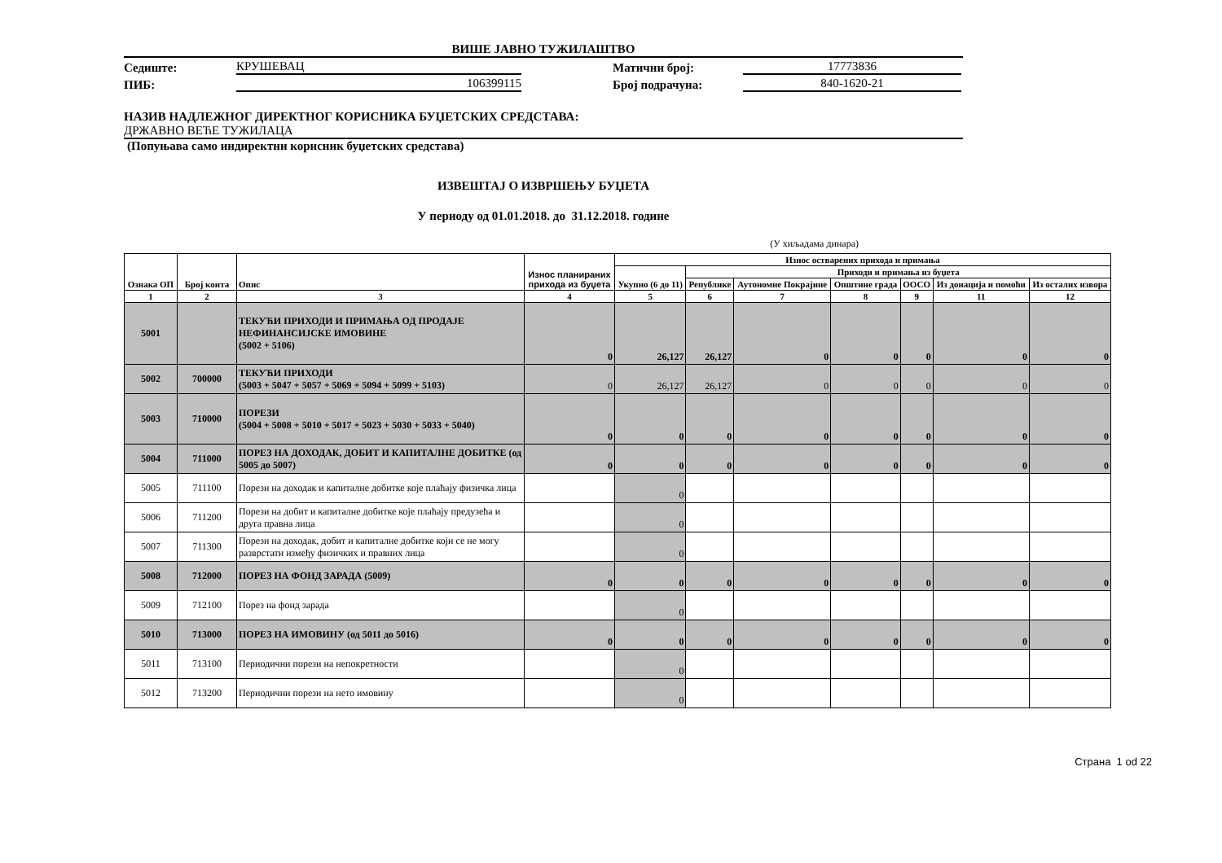ВИШЕ ЈАВНО ТУЖИЛАШТВО
Седиште: КРУШЕВАЦ Матични број: 17773836
ПИБ: 106399115 Број подрачуна: 840-1620-21
НАЗИВ НАДЛЕЖНОГ ДИРЕКТНОГ КОРИСНИКА БУЏЕТСКИХ СРЕДСТАВА:
ДРЖАВНО ВЕЋЕ ТУЖИЛАЦА
(Попуњава само индиректни корисник буџетских средстава)
ИЗВЕШТАЈ О ИЗВРШЕЊУ БУЏЕТА
У периоду од 01.01.2018. до 31.12.2018. године
(У хиљадама динара)
| Ознака ОП | Број конта | Опис | Износ планираних прихода из буџета | Износ остварених прихода и примања | | | | | | |
| --- | --- | --- | --- | --- | --- | --- | --- | --- | --- | --- |
| | | | | Укупно (6 до 11) | Приходи и примања из буџета | | | | | |
| | | | | | Републике | Аутономне Покрајине | Општине града | ООСО | Из донација и помоћи | Из осталих извора |
| 1 | 2 | 3 | 4 | 5 | 6 | 7 | 8 | 9 | 11 | 12 |
| 5001 | | ТЕКУЋИ ПРИХОДИ И ПРИМАЊА ОД ПРОДАЈЕ НЕФИНАНСИЈСКЕ ИМОВИНЕ (5002 + 5106) | 0 | 26,127 | 26,127 | 0 | 0 | 0 | 0 | 0 |
| 5002 | 700000 | ТЕКУЋИ ПРИХОДИ (5003 + 5047 + 5057 + 5069 + 5094 + 5099 + 5103) | 0 | 26,127 | 26,127 | 0 | 0 | 0 | 0 | 0 |
| 5003 | 710000 | ПОРЕЗИ (5004 + 5008 + 5010 + 5017 + 5023 + 5030 + 5033 + 5040) | 0 | 0 | 0 | 0 | 0 | 0 | 0 | 0 |
| 5004 | 711000 | ПОРЕЗ НА ДОХОДАК, ДОБИТ И КАПИТАЛНЕ ДОБИТКЕ (од 5005 до 5007) | 0 | 0 | 0 | 0 | 0 | 0 | 0 | 0 |
| 5005 | 711100 | Порези на доходак и капиталне добитке које плаћају физичка лица | | 0 | | | | | | |
| 5006 | 711200 | Порези на добит и капиталне добитке које плаћају предузећа и друга правна лица | | 0 | | | | | | |
| 5007 | 711300 | Порези на доходак, добит и капиталне добитке који се не могу разврстати између физичких и правних лица | | 0 | | | | | | |
| 5008 | 712000 | ПОРЕЗ НА ФОНД ЗАРАДА (5009) | 0 | 0 | 0 | 0 | 0 | 0 | 0 | 0 |
| 5009 | 712100 | Порез на фонд зарада | | 0 | | | | | | |
| 5010 | 713000 | ПОРЕЗ НА ИМОВИНУ (од 5011 до 5016) | 0 | 0 | 0 | 0 | 0 | 0 | 0 | 0 |
| 5011 | 713100 | Периодични порези на непокретности | | 0 | | | | | | |
| 5012 | 713200 | Периодични порези на нето имовину | | 0 | | | | | | |
Страна 1 od 22